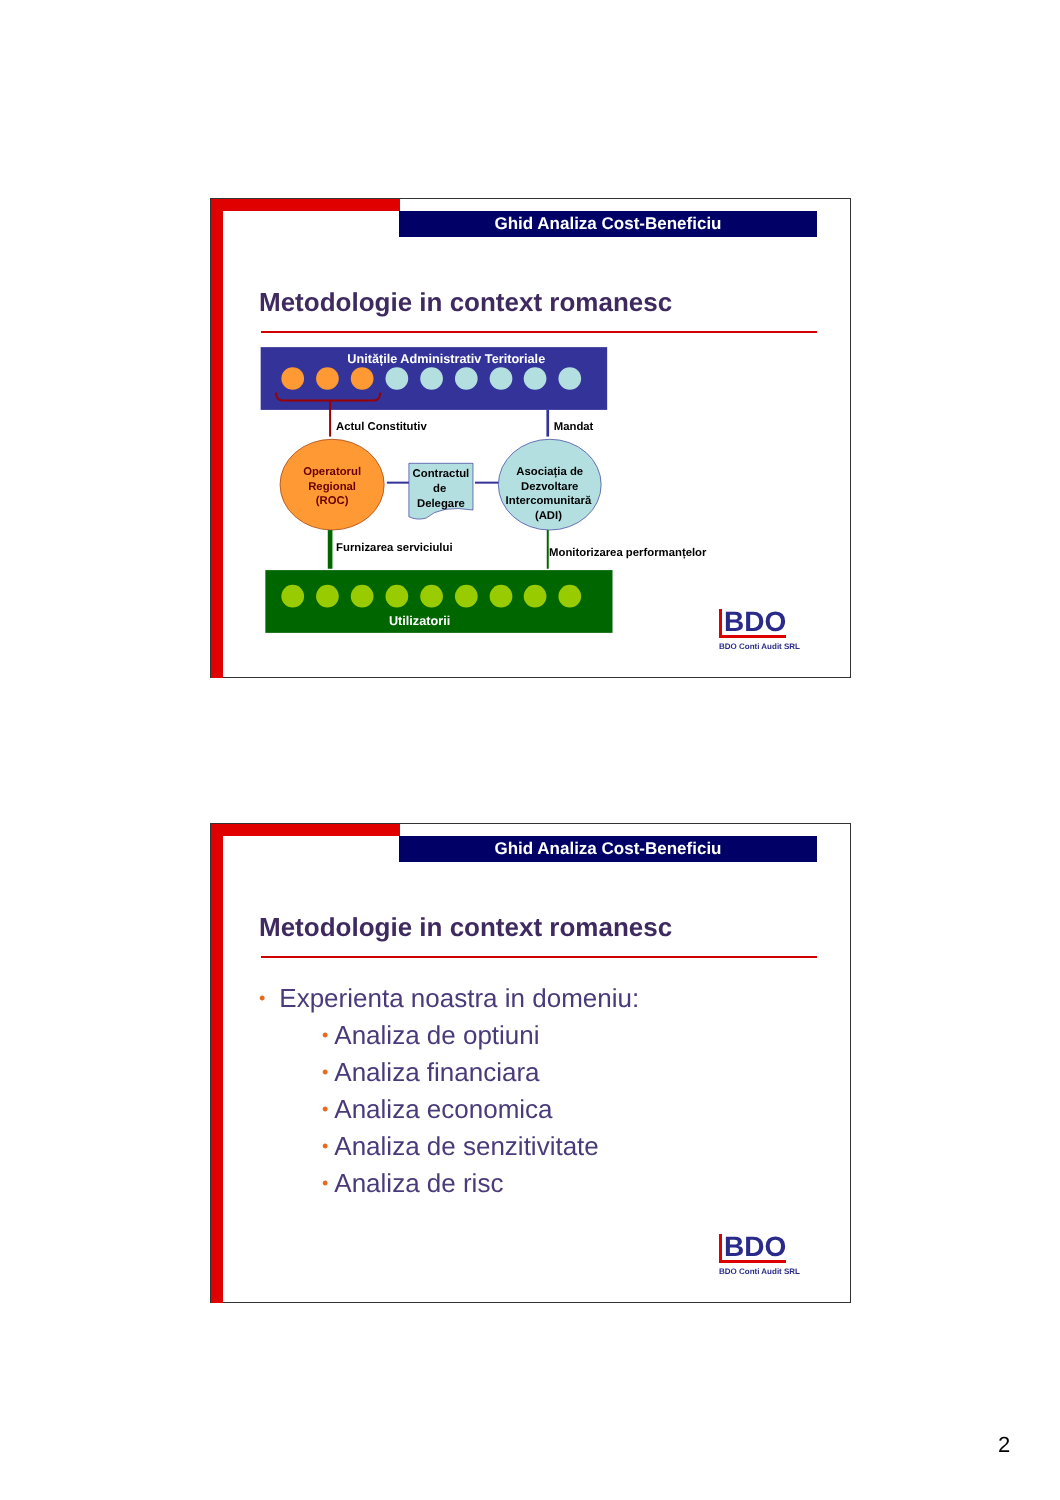Ghid Analiza Cost-Beneficiu
Metodologie in context romanesc
Unitățile Administrativ Teritoriale
Actul Constitutiv
Mandat
Operatorul
Regional
(ROC)
Asociația de
Dezvoltare
Intercomunitară
(ADI)
Contractul
de
Delegare
Furnizarea serviciului
Monitorizarea performanțelor
Utilizatorii
BDO
BDO Conti Audit SRL
Ghid Analiza Cost-Beneficiu
Metodologie in context romanesc
• Experienta noastra in domeniu:
• Analiza de optiuni
• Analiza financiara
• Analiza economica
• Analiza de senzitivitate
• Analiza de risc
BDO
BDO Conti Audit SRL
2